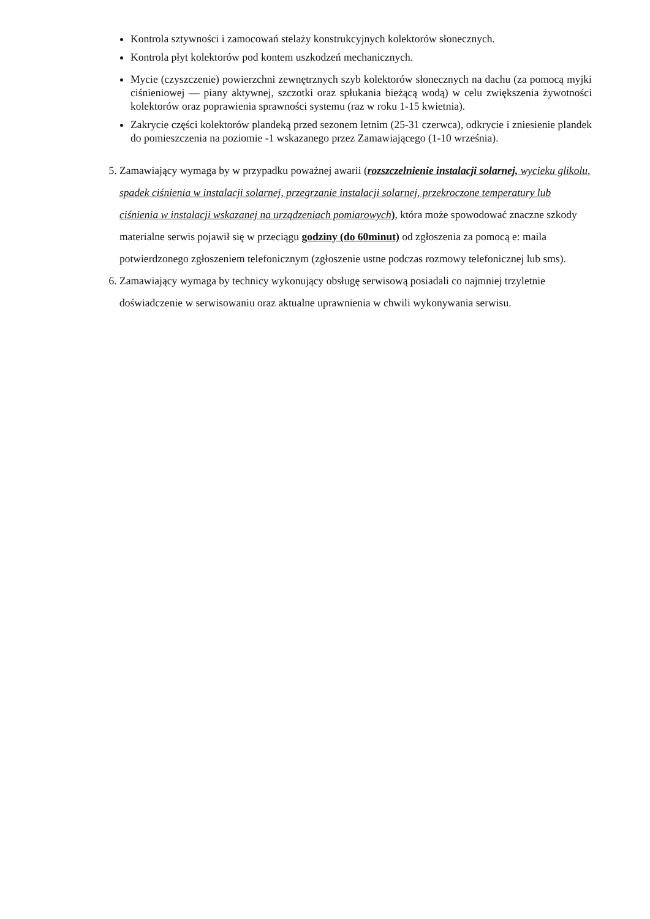Kontrola sztywności i zamocowań stelaży konstrukcyjnych kolektorów słonecznych.
Kontrola płyt kolektorów pod kontem uszkodzeń mechanicznych.
Mycie (czyszczenie) powierzchni zewnętrznych szyb kolektorów słonecznych na dachu (za pomocą myjki ciśnieniowej — piany aktywnej, szczotki oraz spłukania bieżącą wodą) w celu zwiększenia żywotności kolektorów oraz poprawienia sprawności systemu (raz w roku 1-15 kwietnia).
Zakrycie części kolektorów plandeką przed sezonem letnim (25-31 czerwca), odkrycie i zniesienie plandek do pomieszczenia na poziomie -1 wskazanego przez Zamawiającego (1-10 września).
5. Zamawiający wymaga by w przypadku poważnej awarii (rozszczelnienie instalacji solarnej, wycieku glikolu, spadek ciśnienia w instalacji solarnej, przegrzanie instalacji solarnej, przekroczone temperatury lub ciśnienia w instalacji wskazanej na urządzeniach pomiarowych), która może spowodować znaczne szkody materialne serwis pojawił się w przeciągu godziny (do 60minut) od zgłoszenia za pomocą e: maila potwierdzonego zgłoszeniem telefonicznym (zgłoszenie ustne podczas rozmowy telefonicznej lub sms).
6. Zamawiający wymaga by technicy wykonujący obsługę serwisową posiadali co najmniej trzyletnie doświadczenie w serwisowaniu oraz aktualne uprawnienia w chwili wykonywania serwisu.